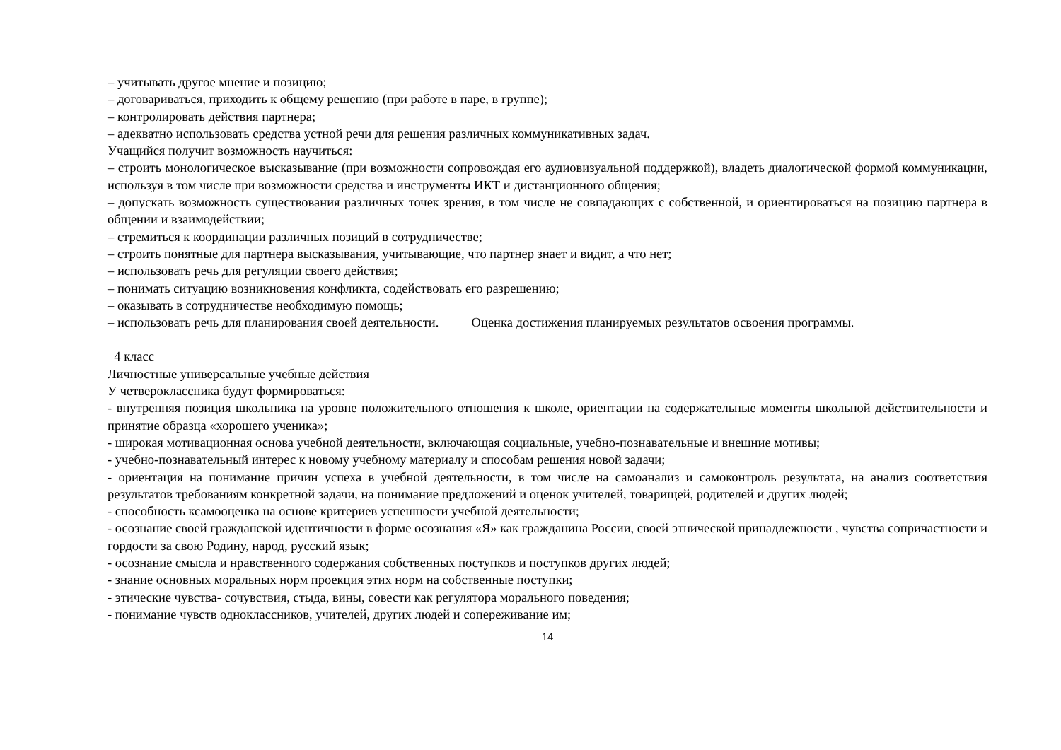– учитывать другое мнение и позицию;
– договариваться, приходить к общему решению (при работе в паре, в группе);
– контролировать действия партнера;
– адекватно использовать средства устной речи для решения различных коммуникативных задач.
Учащийся получит возможность научиться:
– строить монологическое высказывание (при возможности сопровождая его аудиовизуальной поддержкой), владеть диалогической формой коммуникации, используя в том числе при возможности средства и инструменты ИКТ и дистанционного общения;
– допускать возможность существования различных точек зрения, в том числе не совпадающих с собственной, и ориентироваться на позицию партнера в общении и взаимодействии;
– стремиться к координации различных позиций в сотрудничестве;
– строить понятные для партнера высказывания, учитывающие, что партнер знает и видит, а что нет;
– использовать речь для регуляции своего действия;
– понимать ситуацию возникновения конфликта, содействовать его разрешению;
– оказывать в сотрудничестве необходимую помощь;
– использовать речь для планирования своей деятельности. Оценка достижения планируемых результатов освоения программы.
4 класс
Личностные универсальные учебные действия
У четвероклассника будут формироваться:
- внутренняя позиция школьника на уровне положительного отношения к школе, ориентации на содержательные моменты школьной действительности и принятие образца «хорошего ученика»;
- широкая мотивационная основа учебной деятельности, включающая социальные, учебно-познавательные и внешние мотивы;
- учебно-познавательный интерес к новому учебному материалу и способам решения новой задачи;
- ориентация на понимание причин успеха в учебной деятельности, в том числе на самоанализ и самоконтроль результата, на анализ соответствия результатов требованиям конкретной задачи, на понимание предложений и оценок учителей, товарищей, родителей и других людей;
- способность ксамооценка на основе критериев успешности учебной деятельности;
- осознание своей гражданской идентичности в форме осознания «Я» как гражданина России, своей этнической принадлежности , чувства сопричастности и гордости за свою Родину, народ, русский язык;
- осознание смысла и нравственного содержания собственных поступков и поступков других людей;
- знание основных моральных норм проекция этих норм на собственные поступки;
- этические чувства- сочувствия, стыда, вины, совести как регулятора морального поведения;
- понимание чувств одноклассников, учителей, других людей и сопереживание им;
14